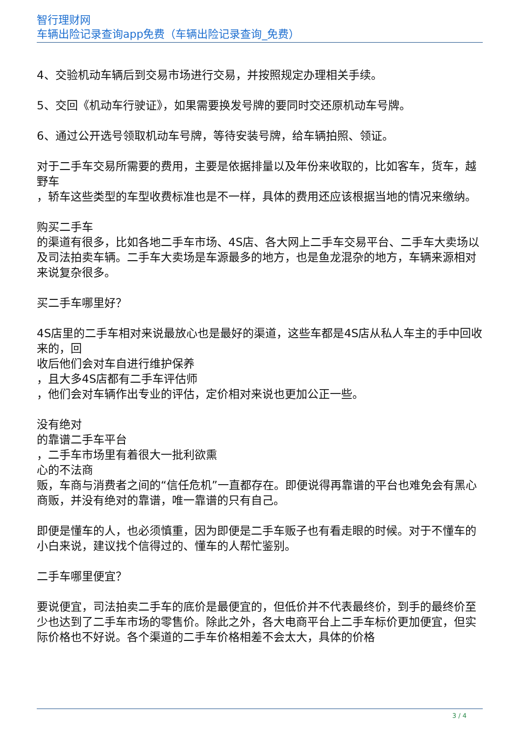智行理财网
车辆出险记录查询app免费（车辆出险记录查询_免费）
4、交验机动车辆后到交易市场进行交易，并按照规定办理相关手续。
5、交回《机动车行驶证》，如果需要换发号牌的要同时交还原机动车号牌。
6、通过公开选号领取机动车号牌，等待安装号牌，给车辆拍照、领证。
对于二手车交易所需要的费用，主要是依据排量以及年份来收取的，比如客车，货车，越野车
，轿车这些类型的车型收费标准也是不一样，具体的费用还应该根据当地的情况来缴纳。
购买二手车
的渠道有很多，比如各地二手车市场、4S店、各大网上二手车交易平台、二手车大卖场以及司法拍卖车辆。二手车大卖场是车源最多的地方，也是鱼龙混杂的地方，车辆来源相对来说复杂很多。
买二手车哪里好？
4S店里的二手车相对来说最放心也是最好的渠道，这些车都是4S店从私人车主的手中回收来的，回
收后他们会对车自进行维护保养
，且大多4S店都有二手车评估师
，他们会对车辆作出专业的评估，定价相对来说也更加公正一些。
没有绝对
的靠谱二手车平台
，二手车市场里有着很大一批利欲熏
心的不法商
贩，车商与消费者之间的“信任危机”一直都存在。即便说得再靠谱的平台也难免会有黑心商贩，并没有绝对的靠谱，唯一靠谱的只有自己。
即便是懂车的人，也必须慎重，因为即便是二手车贩子也有看走眼的时候。对于不懂车的小白来说，建议找个信得过的、懂车的人帮忙鉴别。
二手车哪里便宜？
要说便宜，司法拍卖二手车的底价是最便宜的，但低价并不代表最终价，到手的最终价至少也达到了二手车市场的零售价。除此之外，各大电商平台上二手车标价更加便宜，但实际价格也不好说。各个渠道的二手车价格相差不会太大，具体的价格
3 / 4